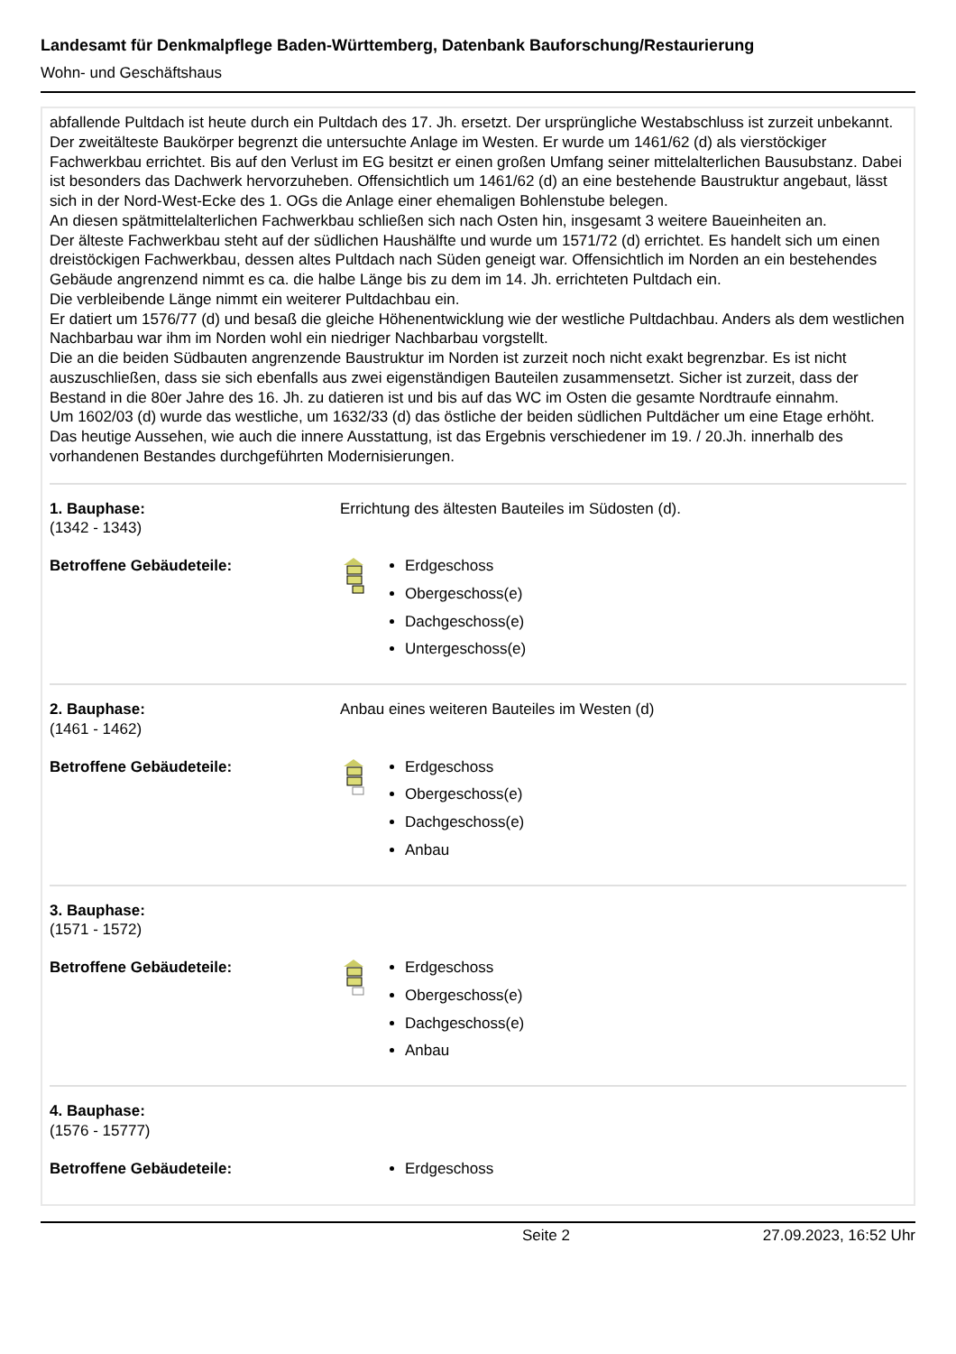Landesamt für Denkmalpflege Baden-Württemberg, Datenbank Bauforschung/Restaurierung
Wohn- und Geschäftshaus
abfallende Pultdach ist heute durch ein Pultdach des 17. Jh. ersetzt. Der ursprüngliche Westabschluss ist zurzeit unbekannt.
Der zweitälteste Baukörper begrenzt die untersuchte Anlage im Westen. Er wurde um 1461/62 (d) als vierstöckiger Fachwerkbau errichtet. Bis auf den Verlust im EG besitzt er einen großen Umfang seiner mittelalterlichen Bausubstanz. Dabei ist besonders das Dachwerk hervorzuheben. Offensichtlich um 1461/62 (d) an eine bestehende Baustruktur angebaut, lässt sich in der Nord-West-Ecke des 1. OGs die Anlage einer ehemaligen Bohlenstube belegen.
An diesen spätmittelalterlichen Fachwerkbau schließen sich nach Osten hin, insgesamt 3 weitere Baueinheiten an.
Der älteste Fachwerkbau steht auf der südlichen Haushälfte und wurde um 1571/72 (d) errichtet. Es handelt sich um einen dreistöckigen Fachwerkbau, dessen altes Pultdach nach Süden geneigt war. Offensichtlich im Norden an ein bestehendes Gebäude angrenzend nimmt es ca. die halbe Länge bis zu dem im 14. Jh. errichteten Pultdach ein.
Die verbleibende Länge nimmt ein weiterer Pultdachbau ein.
Er datiert um 1576/77 (d) und besaß die gleiche Höhenentwicklung wie der westliche Pultdachbau. Anders als dem westlichen Nachbarbau war ihm im Norden wohl ein niedriger Nachbarbau vorgstellt.
Die an die beiden Südbauten angrenzende Baustruktur im Norden ist zurzeit noch nicht exakt begrenzbar. Es ist nicht auszuschließen, dass sie sich ebenfalls aus zwei eigenständigen Bauteilen zusammensetzt. Sicher ist zurzeit, dass der Bestand in die 80er Jahre des 16. Jh. zu datieren ist und bis auf das WC im Osten die gesamte Nordtraufe einnahm.
Um 1602/03 (d) wurde das westliche, um 1632/33 (d) das östliche der beiden südlichen Pultdächer um eine Etage erhöht.
Das heutige Aussehen, wie auch die innere Ausstattung, ist das Ergebnis verschiedener im 19. / 20.Jh. innerhalb des vorhandenen Bestandes durchgeführten Modernisierungen.
1. Bauphase:
(1342 - 1343)
Errichtung des ältesten Bauteiles im Südosten (d).
Betroffene Gebäudeteile: Erdgeschoss
Obergeschoss(e)
Dachgeschoss(e)
Untergeschoss(e)
2. Bauphase:
(1461 - 1462)
Anbau eines weiteren Bauteiles im Westen (d)
Betroffene Gebäudeteile: Erdgeschoss
Obergeschoss(e)
Dachgeschoss(e)
Anbau
3. Bauphase:
(1571 - 1572)
Betroffene Gebäudeteile: Erdgeschoss
Obergeschoss(e)
Dachgeschoss(e)
Anbau
4. Bauphase:
(1576 - 15777)
Betroffene Gebäudeteile: Erdgeschoss
Seite 2 27.09.2023, 16:52 Uhr